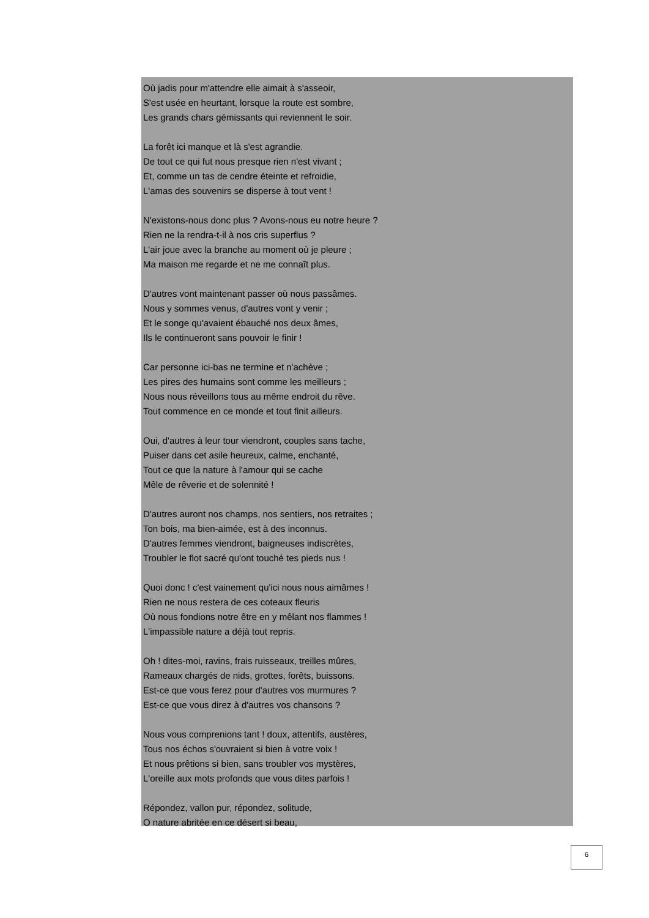Où jadis pour m'attendre elle aimait à s'asseoir,
S'est usée en heurtant, lorsque la route est sombre,
Les grands chars gémissants qui reviennent le soir.
La forêt ici manque et là s'est agrandie.
De tout ce qui fut nous presque rien n'est vivant ;
Et, comme un tas de cendre éteinte et refroidie,
L'amas des souvenirs se disperse à tout vent !
N'existons-nous donc plus ? Avons-nous eu notre heure ?
Rien ne la rendra-t-il à nos cris superflus ?
L'air joue avec la branche au moment où je pleure ;
Ma maison me regarde et ne me connaît plus.
D'autres vont maintenant passer où nous passâmes.
Nous y sommes venus, d'autres vont y venir ;
Et le songe qu'avaient ébauché nos deux âmes,
Ils le continueront sans pouvoir le finir !
Car personne ici-bas ne termine et n'achève ;
Les pires des humains sont comme les meilleurs ;
Nous nous réveillons tous au même endroit du rêve.
Tout commence en ce monde et tout finit ailleurs.
Oui, d'autres à leur tour viendront, couples sans tache,
Puiser dans cet asile heureux, calme, enchanté,
Tout ce que la nature à l'amour qui se cache
Mêle de rêverie et de solennité !
D'autres auront nos champs, nos sentiers, nos retraites ;
Ton bois, ma bien-aimée, est à des inconnus.
D'autres femmes viendront, baigneuses indiscrètes,
Troubler le flot sacré qu'ont touché tes pieds nus !
Quoi donc ! c'est vainement qu'ici nous nous aimâmes !
Rien ne nous restera de ces coteaux fleuris
Où nous fondions notre être en y mêlant nos flammes !
L'impassible nature a déjà tout repris.
Oh ! dites-moi, ravins, frais ruisseaux, treilles mûres,
Rameaux chargés de nids, grottes, forêts, buissons.
Est-ce que vous ferez pour d'autres vos murmures ?
Est-ce que vous direz à d'autres vos chansons ?
Nous vous comprenions tant ! doux, attentifs, austères,
Tous nos échos s'ouvraient si bien à votre voix !
Et nous prêtions si bien, sans troubler vos mystères,
L'oreille aux mots profonds que vous dites parfois !
Répondez, vallon pur, répondez, solitude,
O nature abritée en ce désert si beau,
6